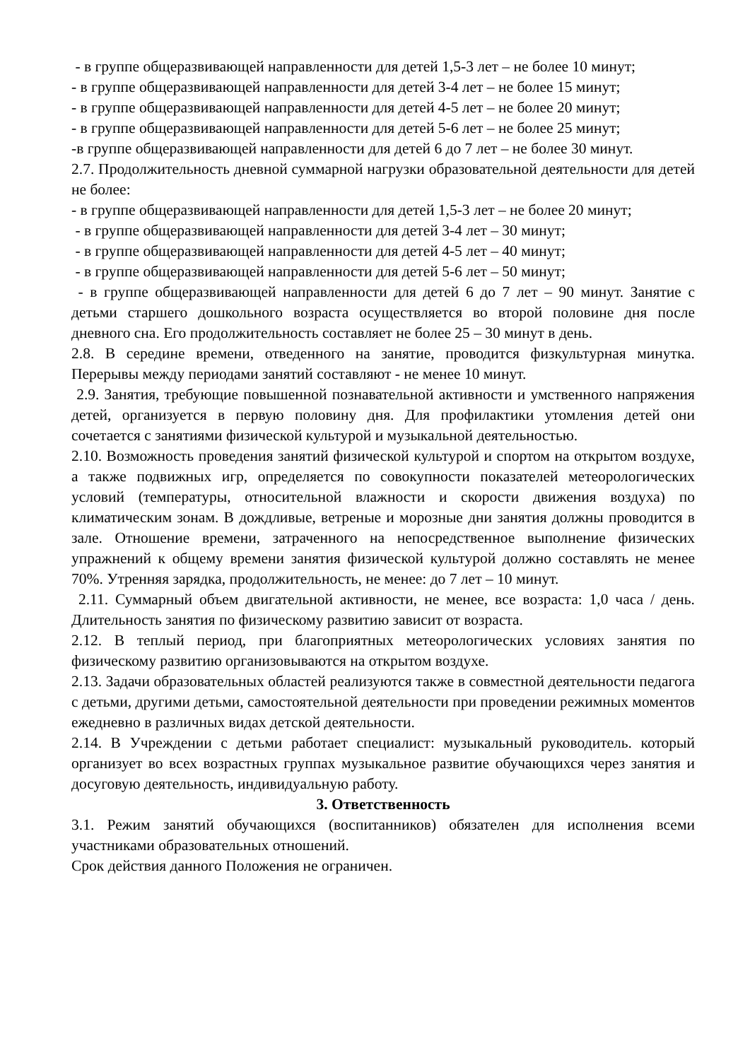- в группе общеразвивающей направленности для детей 1,5-3 лет – не более 10 минут;
- в группе общеразвивающей направленности для детей 3-4 лет – не более 15 минут;
- в группе общеразвивающей направленности для детей 4-5 лет – не более 20 минут;
- в группе общеразвивающей направленности для детей 5-6 лет – не более 25 минут;
-в группе общеразвивающей направленности для детей 6 до 7 лет – не более 30 минут.
2.7. Продолжительность дневной суммарной нагрузки образовательной деятельности для детей не более:
- в группе общеразвивающей направленности для детей 1,5-3 лет – не более 20 минут;
- в группе общеразвивающей направленности для детей 3-4 лет – 30 минут;
- в группе общеразвивающей направленности для детей 4-5 лет – 40 минут;
- в группе общеразвивающей направленности для детей 5-6 лет – 50 минут;
- в группе общеразвивающей направленности для детей 6 до 7 лет – 90 минут. Занятие с детьми старшего дошкольного возраста осуществляется во второй половине дня после дневного сна. Его продолжительность составляет не более 25 – 30 минут в день.
2.8. В середине времени, отведенного на занятие, проводится физкультурная минутка. Перерывы между периодами занятий составляют - не менее 10 минут.
2.9. Занятия, требующие повышенной познавательной активности и умственного напряжения детей, организуется в первую половину дня. Для профилактики утомления детей они сочетается с занятиями физической культурой и музыкальной деятельностью.
2.10. Возможность проведения занятий физической культурой и спортом на открытом воздухе, а также подвижных игр, определяется по совокупности показателей метеорологических условий (температуры, относительной влажности и скорости движения воздуха) по климатическим зонам. В дождливые, ветреные и морозные дни занятия должны проводится в зале. Отношение времени, затраченного на непосредственное выполнение физических упражнений к общему времени занятия физической культурой должно составлять не менее 70%. Утренняя зарядка, продолжительность, не менее: до 7 лет – 10 минут.
2.11. Суммарный объем двигательной активности, не менее, все возраста: 1,0 часа / день. Длительность занятия по физическому развитию зависит от возраста.
2.12. В теплый период, при благоприятных метеорологических условиях занятия по физическому развитию организовываются на открытом воздухе.
2.13. Задачи образовательных областей реализуются также в совместной деятельности педагога с детьми, другими детьми, самостоятельной деятельности при проведении режимных моментов ежедневно в различных видах детской деятельности.
2.14. В Учреждении с детьми работает специалист: музыкальный руководитель. который организует во всех возрастных группах музыкальное развитие обучающихся через занятия и досуговую деятельность, индивидуальную работу.
3. Ответственность
3.1. Режим занятий обучающихся (воспитанников) обязателен для исполнения всеми участниками образовательных отношений.
Срок действия данного Положения не ограничен.